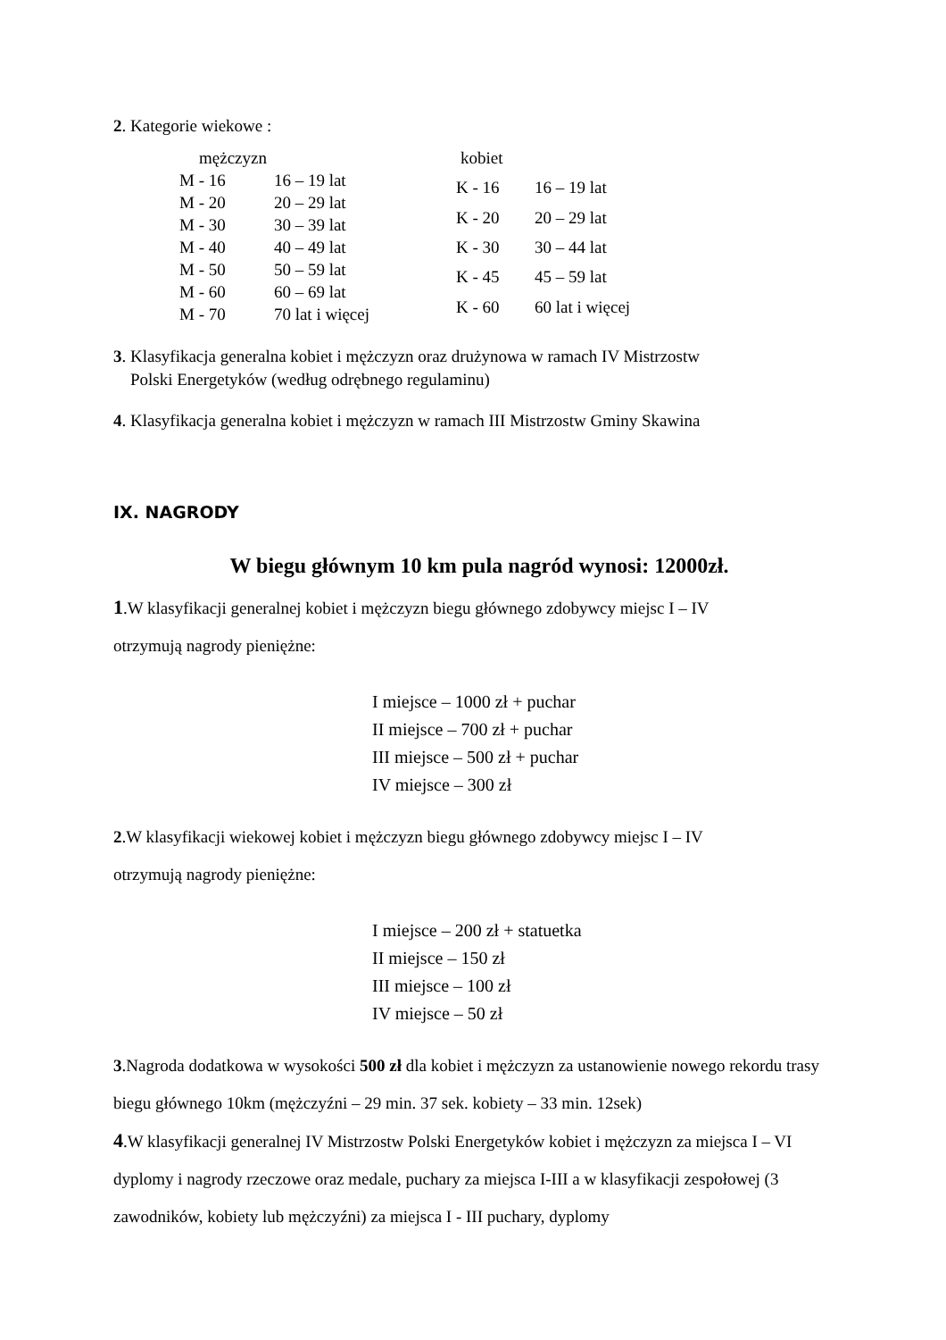2. Kategorie wiekowe :
| mężczyzn | |
| M - 16 | 16 – 19 lat |
| M - 20 | 20 – 29 lat |
| M - 30 | 30 – 39 lat |
| M - 40 | 40 – 49 lat |
| M - 50 | 50 – 59 lat |
| M - 60 | 60 – 69 lat |
| M - 70 | 70 lat i więcej |
| kobiet | |
| K - 16 | 16 – 19 lat |
| K - 20 | 20 – 29 lat |
| K - 30 | 30 – 44 lat |
| K - 45 | 45 – 59 lat |
| K - 60 | 60 lat i więcej |
3. Klasyfikacja generalna kobiet i mężczyzn oraz drużynowa w ramach IV Mistrzostw
Polski Energetyków (według odrębnego regulaminu)
4. Klasyfikacja generalna kobiet i mężczyzn w ramach III Mistrzostw Gminy Skawina
IX. NAGRODY
W biegu głównym 10 km pula nagród wynosi: 12000zł.
1.W klasyfikacji generalnej kobiet i mężczyzn biegu głównego zdobywcy miejsc I – IV
otrzymują nagrody pieniężne:
I miejsce – 1000 zł + puchar
II miejsce – 700 zł + puchar
III miejsce – 500 zł + puchar
IV miejsce – 300 zł
2.W klasyfikacji wiekowej kobiet i mężczyzn biegu głównego zdobywcy miejsc I – IV
otrzymują nagrody pieniężne:
I miejsce – 200 zł + statuetka
II miejsce – 150 zł
III miejsce – 100 zł
IV miejsce – 50 zł
3.Nagroda dodatkowa w wysokości 500 zł dla kobiet i mężczyzn za ustanowienie nowego rekordu trasy biegu głównego 10km (mężczyźni – 29 min. 37 sek. kobiety – 33 min. 12sek)
4.W klasyfikacji generalnej IV Mistrzostw Polski Energetyków kobiet i mężczyzn za miejsca I – VI dyplomy i nagrody rzeczowe oraz medale, puchary za miejsca I-III a w klasyfikacji zespołowej (3 zawodników, kobiety lub mężczyźni) za miejsca I - III puchary, dyplomy